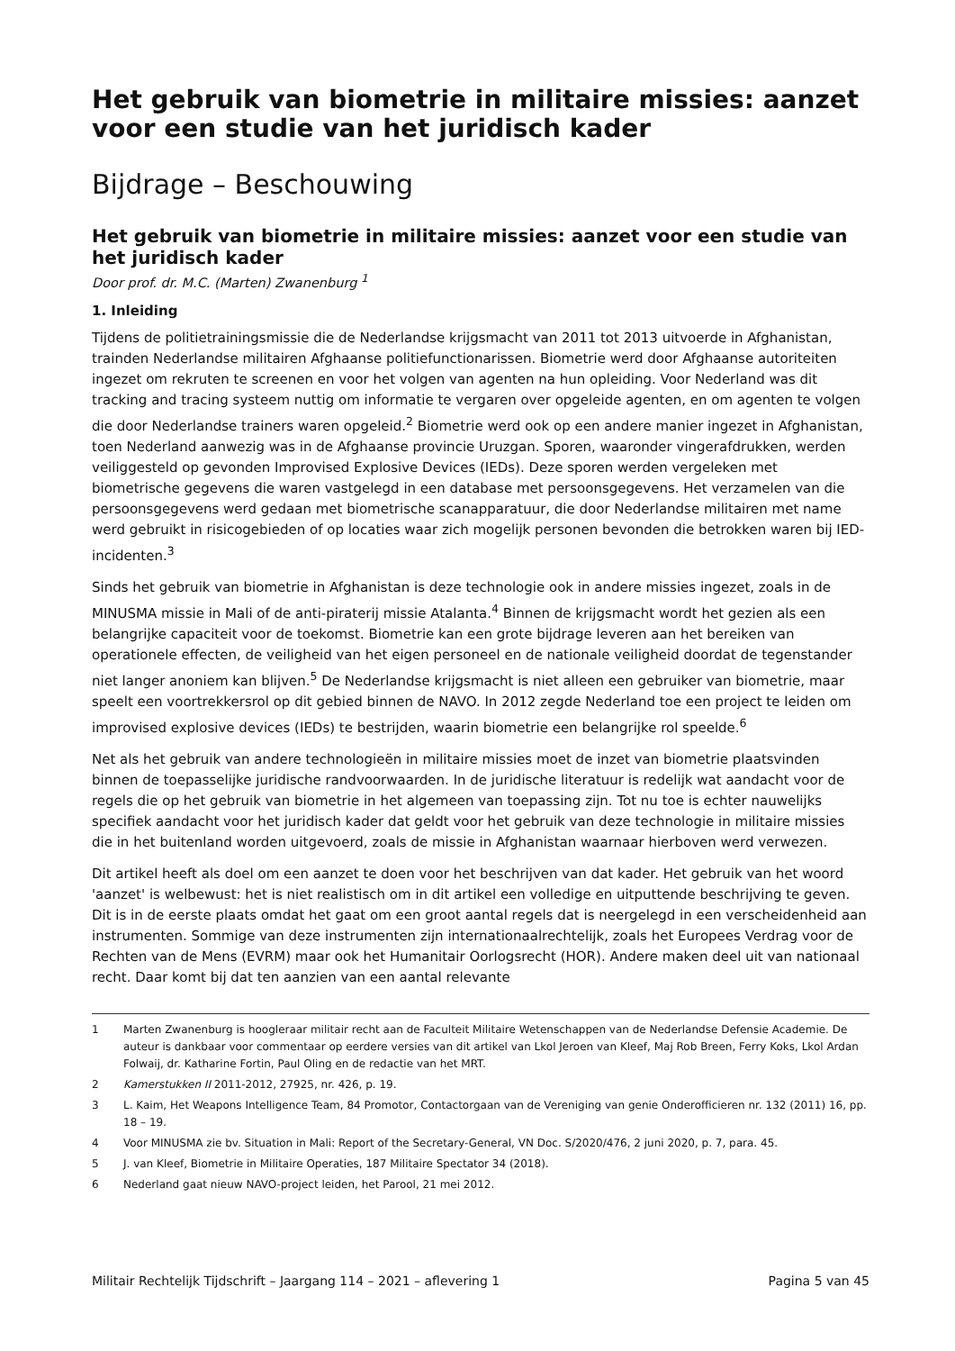Het gebruik van biometrie in militaire missies: aanzet voor een studie van het juridisch kader
Bijdrage – Beschouwing
Het gebruik van biometrie in militaire missies: aanzet voor een studie van het juridisch kader
Door prof. dr. M.C. (Marten) Zwanenburg <sup>1</sup>
1. Inleiding
Tijdens de politietrainingsmissie die de Nederlandse krijgsmacht van 2011 tot 2013 uitvoerde in Afghanistan, trainden Nederlandse militairen Afghaanse politiefunctionarissen. Biometrie werd door Afghaanse autoriteiten ingezet om rekruten te screenen en voor het volgen van agenten na hun opleiding. Voor Nederland was dit tracking and tracing systeem nuttig om informatie te vergaren over opgeleide agenten, en om agenten te volgen die door Nederlandse trainers waren opgeleid.<sup>2</sup> Biometrie werd ook op een andere manier ingezet in Afghanistan, toen Nederland aanwezig was in de Afghaanse provincie Uruzgan. Sporen, waaronder vingerafdrukken, werden veiliggesteld op gevonden Improvised Explosive Devices (IEDs). Deze sporen werden vergeleken met biometrische gegevens die waren vastgelegd in een database met persoonsgegevens. Het verzamelen van die persoonsgegevens werd gedaan met biometrische scanapparatuur, die door Nederlandse militairen met name werd gebruikt in risicogebieden of op locaties waar zich mogelijk personen bevonden die betrokken waren bij IED-incidenten.<sup>3</sup>
Sinds het gebruik van biometrie in Afghanistan is deze technologie ook in andere missies ingezet, zoals in de MINUSMA missie in Mali of de anti-piraterij missie Atalanta.<sup>4</sup> Binnen de krijgsmacht wordt het gezien als een belangrijke capaciteit voor de toekomst. Biometrie kan een grote bijdrage leveren aan het bereiken van operationele effecten, de veiligheid van het eigen personeel en de nationale veiligheid doordat de tegenstander niet langer anoniem kan blijven.<sup>5</sup> De Nederlandse krijgsmacht is niet alleen een gebruiker van biometrie, maar speelt een voortrekkersrol op dit gebied binnen de NAVO. In 2012 zegde Nederland toe een project te leiden om improvised explosive devices (IEDs) te bestrijden, waarin biometrie een belangrijke rol speelde.<sup>6</sup>
Net als het gebruik van andere technologieën in militaire missies moet de inzet van biometrie plaatsvinden binnen de toepasselijke juridische randvoorwaarden. In de juridische literatuur is redelijk wat aandacht voor de regels die op het gebruik van biometrie in het algemeen van toepassing zijn. Tot nu toe is echter nauwelijks specifiek aandacht voor het juridisch kader dat geldt voor het gebruik van deze technologie in militaire missies die in het buitenland worden uitgevoerd, zoals de missie in Afghanistan waarnaar hierboven werd verwezen.
Dit artikel heeft als doel om een aanzet te doen voor het beschrijven van dat kader. Het gebruik van het woord 'aanzet' is welbewust: het is niet realistisch om in dit artikel een volledige en uitputtende beschrijving te geven. Dit is in de eerste plaats omdat het gaat om een groot aantal regels dat is neergelegd in een verscheidenheid aan instrumenten. Sommige van deze instrumenten zijn internationaalrechtelijk, zoals het Europees Verdrag voor de Rechten van de Mens (EVRM) maar ook het Humanitair Oorlogsrecht (HOR). Andere maken deel uit van nationaal recht. Daar komt bij dat ten aanzien van een aantal relevante
1 Marten Zwanenburg is hoogleraar militair recht aan de Faculteit Militaire Wetenschappen van de Nederlandse Defensie Academie. De auteur is dankbaar voor commentaar op eerdere versies van dit artikel van Lkol Jeroen van Kleef, Maj Rob Breen, Ferry Koks, Lkol Ardan Folwaij, dr. Katharine Fortin, Paul Oling en de redactie van het MRT.
2 Kamerstukken II 2011-2012, 27925, nr. 426, p. 19.
3 L. Kaim, Het Weapons Intelligence Team, 84 Promotor, Contactorgaan van de Vereniging van genie Onderofficieren nr. 132 (2011) 16, pp. 18 – 19.
4 Voor MINUSMA zie bv. Situation in Mali: Report of the Secretary-General, VN Doc. S/2020/476, 2 juni 2020, p. 7, para. 45.
5 J. van Kleef, Biometrie in Militaire Operaties, 187 Militaire Spectator 34 (2018).
6 Nederland gaat nieuw NAVO-project leiden, het Parool, 21 mei 2012.
Militair Rechtelijk Tijdschrift – Jaargang 114 – 2021 – aflevering 1 Pagina 5 van 45